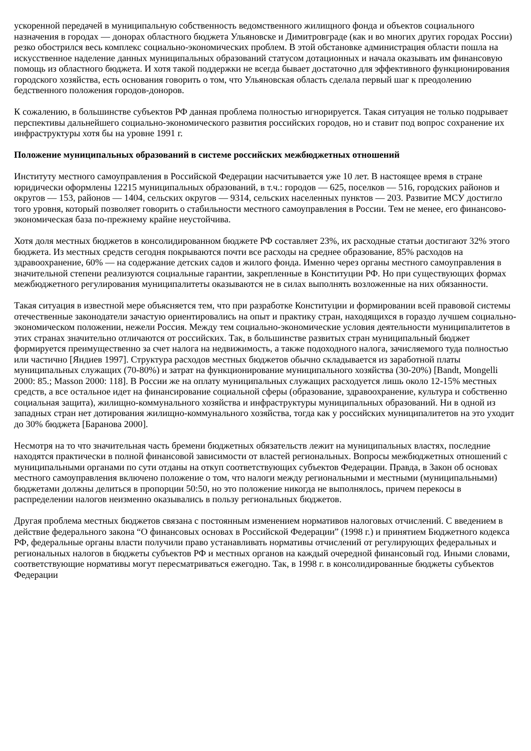ускоренной передачей в муниципальную собственность ведомственного жилищного фонда и объектов социального назначения в городах — донорах областного бюджета Ульяновске и Димитровграде (как и во многих других городах России) резко обострился весь комплекс социально-экономических проблем. В этой обстановке администрация области пошла на искусственное наделение данных муниципальных образований статусом дотационных и начала оказывать им финансовую помощь из областного бюджета. И хотя такой поддержки не всегда бывает достаточно для эффективного функционирования городского хозяйства, есть основания говорить о том, что Ульяновская область сделала первый шаг к преодолению бедственного положения городов-доноров.
К сожалению, в большинстве субъектов РФ данная проблема полностью игнорируется. Такая ситуация не только подрывает перспективы дальнейшего социально-экономического развития российских городов, но и ставит под вопрос сохранение их инфраструктуры хотя бы на уровне 1991 г.
Положение муниципальных образований в системе российских межбюджетных отношений
Институту местного самоуправления в Российской Федерации насчитывается уже 10 лет. В настоящее время в стране юридически оформлены 12215 муниципальных образований, в т.ч.: городов — 625, поселков — 516, городских районов и округов — 153, районов — 1404, сельских округов — 9314, сельских населенных пунктов — 203. Развитие МСУ достигло того уровня, который позволяет говорить о стабильности местного самоуправления в России. Тем не менее, его финансово-экономическая база по-прежнему крайне неустойчива.
Хотя доля местных бюджетов в консолидированном бюджете РФ составляет 23%, их расходные статьи достигают 32% этого бюджета. Из местных средств сегодня покрываются почти все расходы на среднее образование, 85% расходов на здравоохранение, 60% — на содержание детских садов и жилого фонда. Именно через органы местного самоуправления в значительной степени реализуются социальные гарантии, закрепленные в Конституции РФ. Но при существующих формах межбюджетного регулирования муниципалитеты оказываются не в силах выполнять возложенные на них обязанности.
Такая ситуация в известной мере объясняется тем, что при разработке Конституции и формировании всей правовой системы отечественные законодатели зачастую ориентировались на опыт и практику стран, находящихся в гораздо лучшем социально-экономическом положении, нежели Россия. Между тем социально-экономические условия деятельности муниципалитетов в этих странах значительно отличаются от российских. Так, в большинстве развитых стран муниципальный бюджет формируется преимущественно за счет налога на недвижимость, а также подоходного налога, зачисляемого туда полностью или частично [Яндиев 1997]. Структура расходов местных бюджетов обычно складывается из заработной платы муниципальных служащих (70-80%) и затрат на функционирование муниципального хозяйства (30-20%) [Bandt, Mongelli 2000: 85.; Masson 2000: 118]. В России же на оплату муниципальных служащих расходуется лишь около 12-15% местных средств, а все остальное идет на финансирование социальной сферы (образование, здравоохранение, культура и собственно социальная защита), жилищно-коммунального хозяйства и инфраструктуры муниципальных образований. Ни в одной из западных стран нет дотирования жилищно-коммунального хозяйства, тогда как у российских муниципалитетов на это уходит до 30% бюджета [Баранова 2000].
Несмотря на то что значительная часть бремени бюджетных обязательств лежит на муниципальных властях, последние находятся практически в полной финансовой зависимости от властей региональных. Вопросы межбюджетных отношений с муниципальными органами по сути отданы на откуп соответствующих субъектов Федерации. Правда, в Закон об основах местного самоуправления включено положение о том, что налоги между региональными и местными (муниципальными) бюджетами должны делиться в пропорции 50:50, но это положение никогда не выполнялось, причем перекосы в распределении налогов неизменно оказывались в пользу региональных бюджетов.
Другая проблема местных бюджетов связана с постоянным изменением нормативов налоговых отчислений. С введением в действие федерального закона “О финансовых основах в Российской Федерации” (1998 г.) и принятием Бюджетного кодекса РФ, федеральные органы власти получили право устанавливать нормативы отчислений от регулирующих федеральных и региональных налогов в бюджеты субъектов РФ и местных органов на каждый очередной финансовый год. Иными словами, соответствующие нормативы могут пересматриваться ежегодно. Так, в 1998 г. в консолидированные бюджеты субъектов Федерации